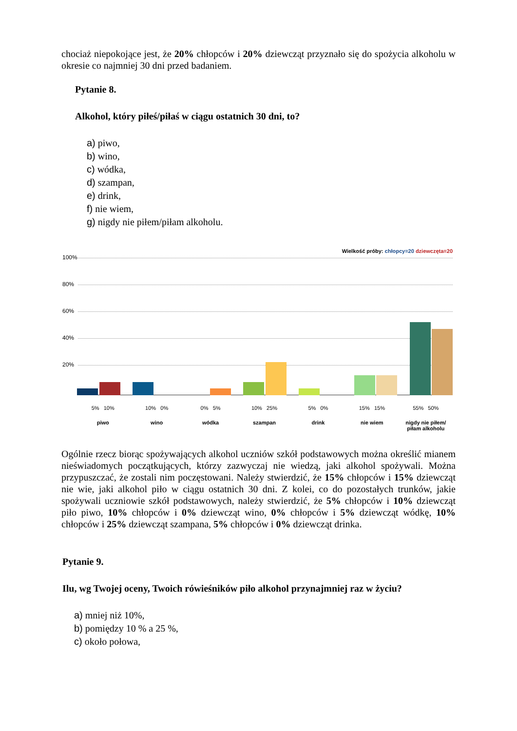chociaż niepokojące jest, że 20% chłopców i 20% dziewcząt przyznało się do spożycia alkoholu w okresie co najmniej 30 dni przed badaniem.
Pytanie 8.
Alkohol, który piłeś/piłaś w ciągu ostatnich 30 dni, to?
a) piwo,
b) wino,
c) wódka,
d) szampan,
e) drink,
f) nie wiem,
g) nigdy nie piłem/piłam alkoholu.
Wielkość próby: chłopcy=20 dziewczęta=20
100%
80%
60%
40%
20%
5% 10% 10% 0% 0% 5% 10% 25% 5% 0% 15% 15% 55% 50%
piwo wino wódka szampan drink nie wiem nigdy nie piłem/
piłam alkoholu
Ogólnie rzecz biorąc spożywających alkohol uczniów szkół podstawowych można określić mianem nieświadomych początkujących, którzy zazwyczaj nie wiedzą, jaki alkohol spożywali. Można przypuszczać, że zostali nim poczęstowani. Należy stwierdzić, że 15% chłopców i 15% dziewcząt nie wie, jaki alkohol piło w ciągu ostatnich 30 dni. Z kolei, co do pozostałych trunków, jakie spożywali uczniowie szkół podstawowych, należy stwierdzić, że 5% chłopców i 10% dziewcząt piło piwo, 10% chłopców i 0% dziewcząt wino, 0% chłopców i 5% dziewcząt wódkę, 10% chłopców i 25% dziewcząt szampana, 5% chłopców i 0% dziewcząt drinka.
Pytanie 9.
Ilu, wg Twojej oceny, Twoich rówieśników piło alkohol przynajmniej raz w życiu?
a) mniej niż 10%,
b) pomiędzy 10 % a 25 %,
c) około połowa,